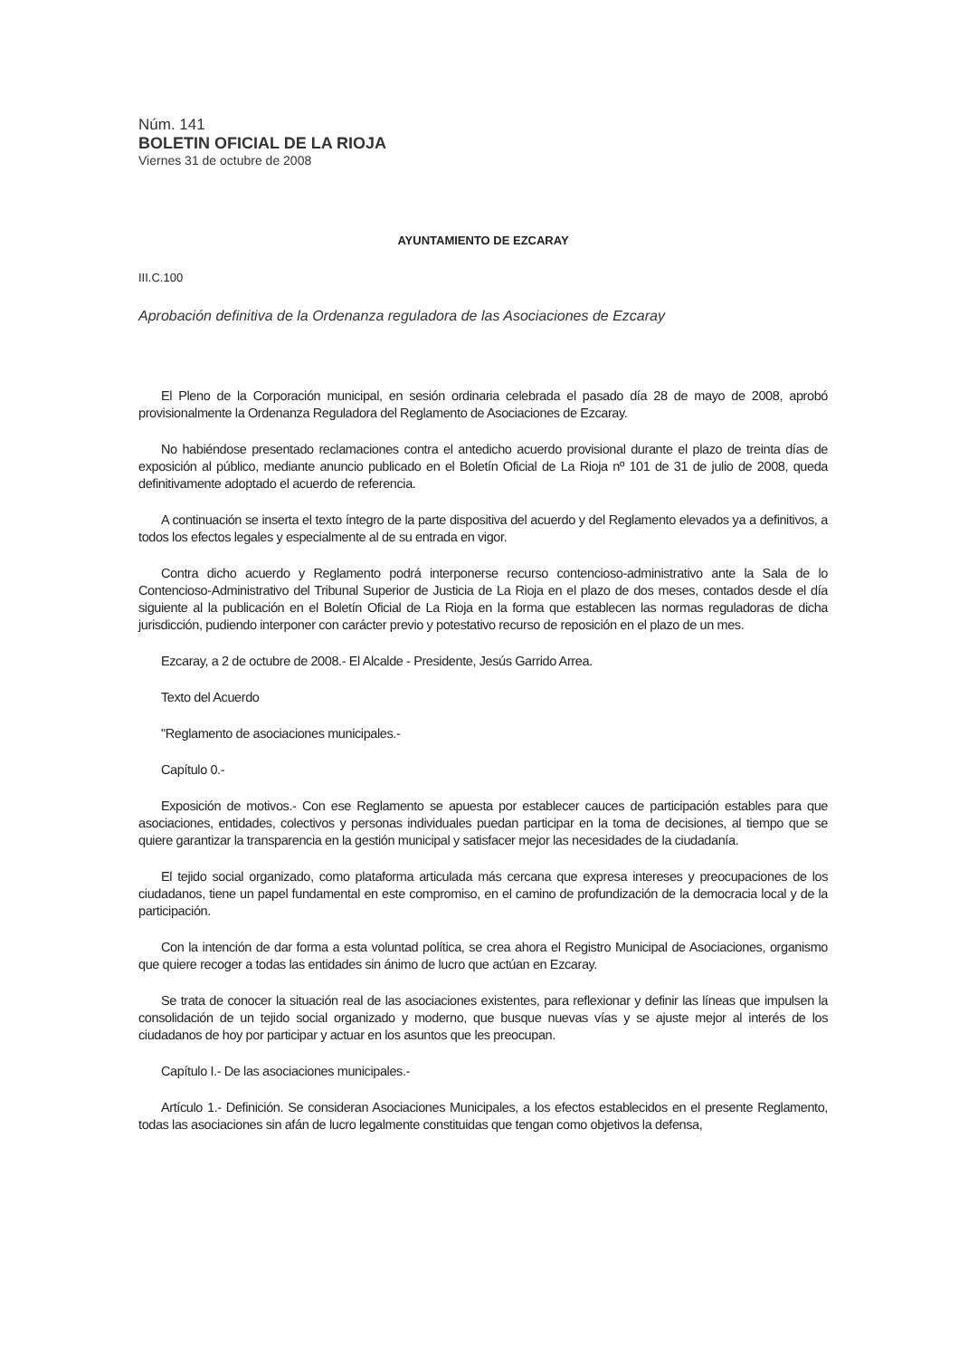Núm. 141
BOLETIN OFICIAL DE LA RIOJA
Viernes 31 de octubre de 2008
AYUNTAMIENTO DE EZCARAY
III.C.100
Aprobación definitiva de la Ordenanza reguladora de las Asociaciones de Ezcaray
El Pleno de la Corporación municipal, en sesión ordinaria celebrada el pasado día 28 de mayo de 2008, aprobó provisionalmente la Ordenanza Reguladora del Reglamento de Asociaciones de Ezcaray.
No habiéndose presentado reclamaciones contra el antedicho acuerdo provisional durante el plazo de treinta días de exposición al público, mediante anuncio publicado en el Boletín Oficial de La Rioja nº 101 de 31 de julio de 2008, queda definitivamente adoptado el acuerdo de referencia.
A continuación se inserta el texto íntegro de la parte dispositiva del acuerdo y del Reglamento elevados ya a definitivos, a todos los efectos legales y especialmente al de su entrada en vigor.
Contra dicho acuerdo y Reglamento podrá interponerse recurso contencioso-administrativo ante la Sala de lo Contencioso-Administrativo del Tribunal Superior de Justicia de La Rioja en el plazo de dos meses, contados desde el día siguiente al la publicación en el Boletín Oficial de La Rioja en la forma que establecen las normas reguladoras de dicha jurisdicción, pudiendo interponer con carácter previo y potestativo recurso de reposición en el plazo de un mes.
Ezcaray, a 2 de octubre de 2008.- El Alcalde - Presidente, Jesús Garrido Arrea.
Texto del Acuerdo
"Reglamento de asociaciones municipales.-
Capítulo 0.-
Exposición de motivos.- Con ese Reglamento se apuesta por establecer cauces de participación estables para que asociaciones, entidades, colectivos y personas individuales puedan participar en la toma de decisiones, al tiempo que se quiere garantizar la transparencia en la gestión municipal y satisfacer mejor las necesidades de la ciudadanía.
El tejido social organizado, como plataforma articulada más cercana que expresa intereses y preocupaciones de los ciudadanos, tiene un papel fundamental en este compromiso, en el camino de profundización de la democracia local y de la participación.
Con la intención de dar forma a esta voluntad política, se crea ahora el Registro Municipal de Asociaciones, organismo que quiere recoger a todas las entidades sin ánimo de lucro que actúan en Ezcaray.
Se trata de conocer la situación real de las asociaciones existentes, para reflexionar y definir las líneas que impulsen la consolidación de un tejido social organizado y moderno, que busque nuevas vías y se ajuste mejor al interés de los ciudadanos de hoy por participar y actuar en los asuntos que les preocupan.
Capítulo I.- De las asociaciones municipales.-
Artículo 1.- Definición. Se consideran Asociaciones Municipales, a los efectos establecidos en el presente Reglamento, todas las asociaciones sin afán de lucro legalmente constituidas que tengan como objetivos la defensa,